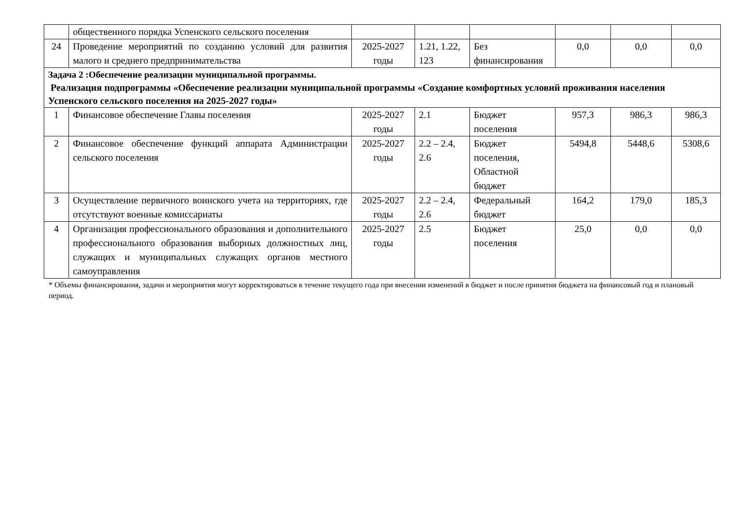| | общественного порядка Успенского сельского поселения | | | | | | |
| 24 | Проведение мероприятий по созданию условий для развития малого и среднего предпринимательства | 2025-2027 годы | 1.21, 1.22, 123 | Без финансирования | 0,0 | 0,0 | 0,0 |
| Задача 2 :Обеспечение реализации муниципальной программы. Реализация подпрограммы «Обеспечение реализации муниципальной программы «Создание комфортных условий проживания населения Успенского сельского поселения на 2025-2027 годы» | | | | | | | |
| 1 | Финансовое обеспечение Главы поселения | 2025-2027 годы | 2.1 | Бюджет поселения | 957,3 | 986,3 | 986,3 |
| 2 | Финансовое обеспечение функций аппарата Администрации сельского поселения | 2025-2027 годы | 2.2 – 2.4, 2.6 | Бюджет поселения, Областной бюджет | 5494,8 | 5448,6 | 5308,6 |
| 3 | Осуществление первичного воинского учета на территориях, где отсутствуют военные комиссариаты | 2025-2027 годы | 2.2 – 2.4, 2.6 | Федеральный бюджет | 164,2 | 179,0 | 185,3 |
| 4 | Организация профессионального образования и дополнительного профессионального образования выборных должностных лиц, служащих и муниципальных служащих органов местного самоуправления | 2025-2027 годы | 2.5 | Бюджет поселения | 25,0 | 0,0 | 0,0 |
* Объемы финансирования, задачи и мероприятия могут корректироваться в течение текущего года при внесении изменений в бюджет и после принятия бюджета на финансовый год и плановый период.